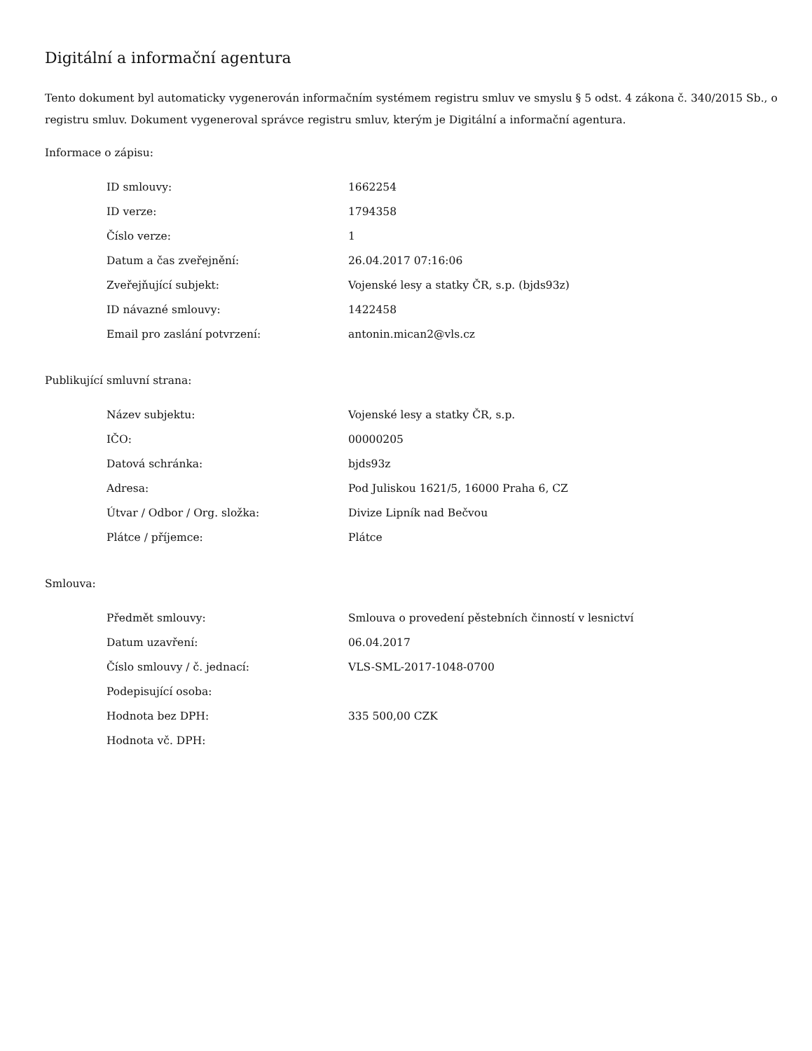Digitální a informační agentura
Tento dokument byl automaticky vygenerován informačním systémem registru smluv ve smyslu § 5 odst. 4 zákona č. 340/2015 Sb., o registru smluv. Dokument vygeneroval správce registru smluv, kterým je Digitální a informační agentura.
Informace o zápisu:
| ID smlouvy: | 1662254 |
| ID verze: | 1794358 |
| Číslo verze: | 1 |
| Datum a čas zveřejnění: | 26.04.2017 07:16:06 |
| Zveřejňující subjekt: | Vojenské lesy a statky ČR, s.p. (bjds93z) |
| ID návazné smlouvy: | 1422458 |
| Email pro zaslání potvrzení: | antonin.mican2@vls.cz |
Publikující smluvní strana:
| Název subjektu: | Vojenské lesy a statky ČR, s.p. |
| IČO: | 00000205 |
| Datová schránka: | bjds93z |
| Adresa: | Pod Juliskou 1621/5, 16000 Praha 6, CZ |
| Útvar / Odbor / Org. složka: | Divize Lipník nad Bečvou |
| Plátce / příjemce: | Plátce |
Smlouva:
| Předmět smlouvy: | Smlouva o provedení pěstebních činností v lesnictví |
| Datum uzavření: | 06.04.2017 |
| Číslo smlouvy / č. jednací: | VLS-SML-2017-1048-0700 |
| Podepisující osoba: | |
| Hodnota bez DPH: | 335 500,00 CZK |
| Hodnota vč. DPH: | |